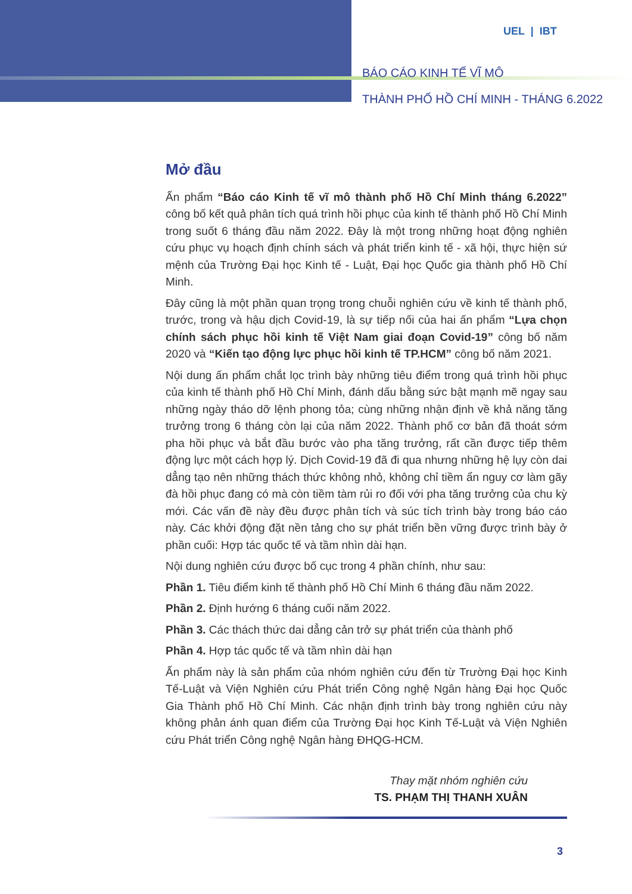UEL | IBT
BÁO CÁO KINH TẾ VĨ MÔ
THÀNH PHỐ HỒ CHÍ MINH - THÁNG 6.2022
Mở đầu
Ấn phẩm “Báo cáo Kinh tế vĩ mô thành phố Hồ Chí Minh tháng 6.2022” công bố kết quả phân tích quá trình hồi phục của kinh tế thành phố Hồ Chí Minh trong suốt 6 tháng đầu năm 2022. Đây là một trong những hoạt động nghiên cứu phục vụ hoạch định chính sách và phát triển kinh tế - xã hội, thực hiện sứ mệnh của Trường Đại học Kinh tế - Luật, Đại học Quốc gia thành phố Hồ Chí Minh.
Đây cũng là một phần quan trọng trong chuỗi nghiên cứu về kinh tế thành phố, trước, trong và hậu dịch Covid-19, là sự tiếp nối của hai ấn phẩm “Lựa chọn chính sách phục hồi kinh tế Việt Nam giai đoạn Covid-19” công bố năm 2020 và “Kiến tạo động lực phục hồi kinh tế TP.HCM” công bố năm 2021.
Nội dung ấn phẩm chắt lọc trình bày những tiêu điểm trong quá trình hồi phục của kinh tế thành phố Hồ Chí Minh, đánh dấu bằng sức bật mạnh mẽ ngay sau những ngày tháo dỡ lệnh phong tỏa; cùng những nhận định về khả năng tăng trưởng trong 6 tháng còn lại của năm 2022. Thành phố cơ bản đã thoát sớm pha hồi phục và bắt đầu bước vào pha tăng trưởng, rất cần được tiếp thêm động lực một cách hợp lý. Dịch Covid-19 đã đi qua nhưng những hệ lụy còn dai dẳng tạo nên những thách thức không nhỏ, không chỉ tiềm ẩn nguy cơ làm gãy đà hồi phục đang có mà còn tiềm tàm rủi ro đối với pha tăng trưởng của chu kỳ mới. Các vấn đề này đều được phân tích và súc tích trình bày trong báo cáo này. Các khởi động đặt nền tảng cho sự phát triển bền vững được trình bày ở phần cuối: Hợp tác quốc tế và tầm nhìn dài hạn.
Nội dung nghiên cứu được bố cục trong 4 phần chính, như sau:
Phần 1. Tiêu điểm kinh tế thành phố Hồ Chí Minh 6 tháng đầu năm 2022.
Phần 2. Định hướng 6 tháng cuối năm 2022.
Phần 3. Các thách thức dai dẳng cản trở sự phát triển của thành phố
Phần 4. Hợp tác quốc tế và tầm nhìn dài hạn
Ấn phẩm này là sản phẩm của nhóm nghiên cứu đến từ Trường Đại học Kinh Tế-Luật và Viện Nghiên cứu Phát triển Công nghệ Ngân hàng Đại học Quốc Gia Thành phố Hồ Chí Minh. Các nhận định trình bày trong nghiên cứu này không phản ánh quan điểm của Trường Đại học Kinh Tế-Luật và Viện Nghiên cứu Phát triển Công nghệ Ngân hàng ĐHQG-HCM.
Thay mặt nhóm nghiên cứu
TS. PHẠM THỊ THANH XUÂN
3